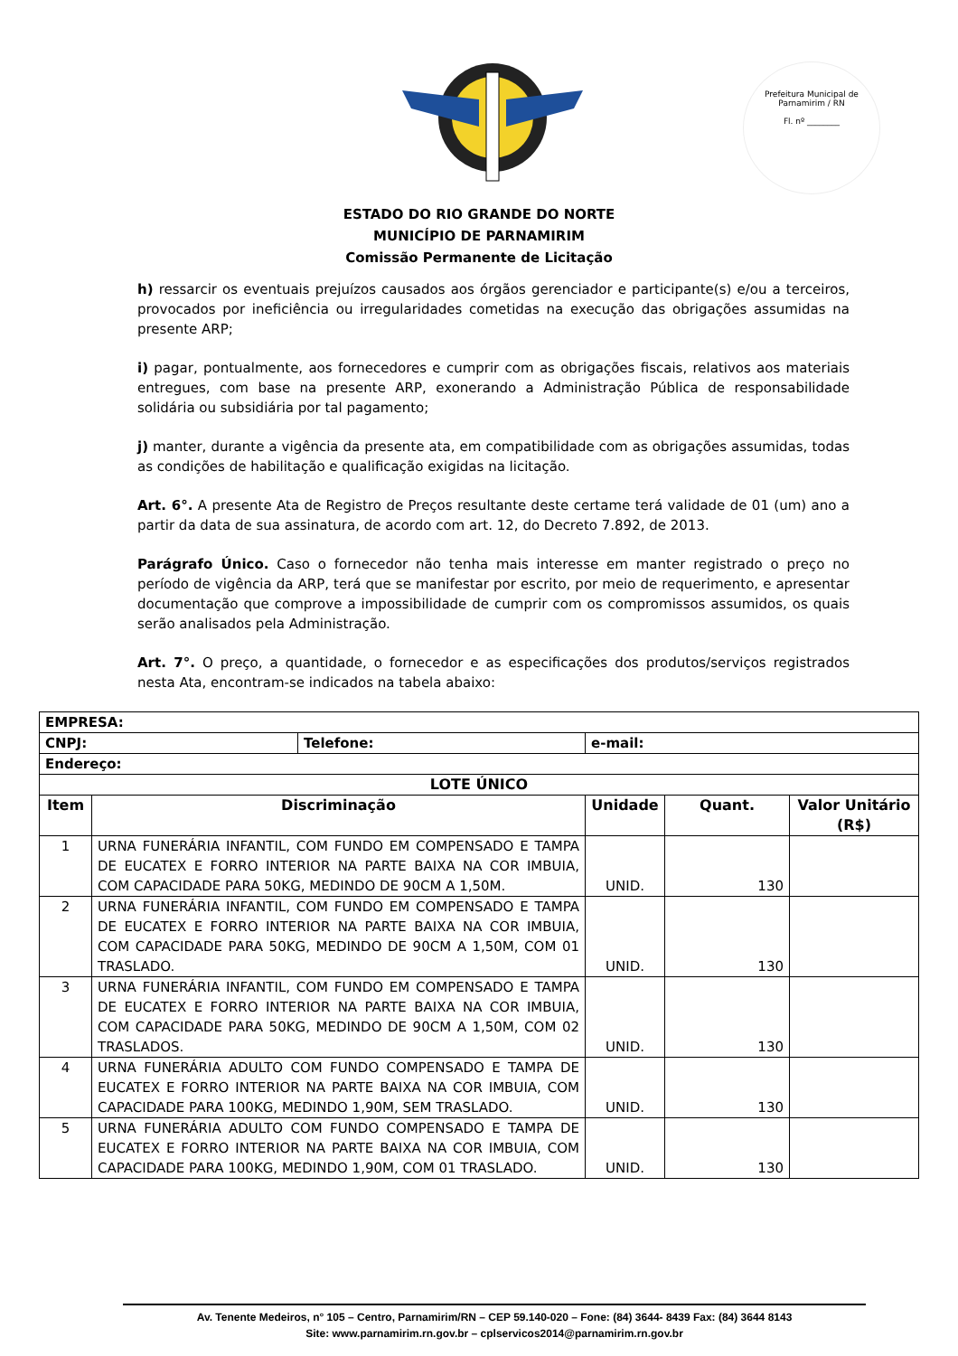Prefeitura Municipal de Parnamirim / RN
Fl. nº ________
ESTADO DO RIO GRANDE DO NORTE
MUNICÍPIO DE PARNAMIRIM
Comissão Permanente de Licitação
h) ressarcir os eventuais prejuízos causados aos órgãos gerenciador e participante(s) e/ou a terceiros, provocados por ineficiência ou irregularidades cometidas na execução das obrigações assumidas na presente ARP;
i) pagar, pontualmente, aos fornecedores e cumprir com as obrigações fiscais, relativos aos materiais entregues, com base na presente ARP, exonerando a Administração Pública de responsabilidade solidária ou subsidiária por tal pagamento;
j) manter, durante a vigência da presente ata, em compatibilidade com as obrigações assumidas, todas as condições de habilitação e qualificação exigidas na licitação.
Art. 6°. A presente Ata de Registro de Preços resultante deste certame terá validade de 01 (um) ano a partir da data de sua assinatura, de acordo com art. 12, do Decreto 7.892, de 2013.
Parágrafo Único. Caso o fornecedor não tenha mais interesse em manter registrado o preço no período de vigência da ARP, terá que se manifestar por escrito, por meio de requerimento, e apresentar documentação que comprove a impossibilidade de cumprir com os compromissos assumidos, os quais serão analisados pela Administração.
Art. 7°. O preço, a quantidade, o fornecedor e as especificações dos produtos/serviços registrados nesta Ata, encontram-se indicados na tabela abaixo:
| EMPRESA: | | | | |
| CNPJ: Telefone: | | e-mail: | | |
| Endereço: | | | | |
| LOTE ÚNICO | | | | |
| Item | Discriminação | Unidade | Quant. | Valor Unitário (R$) |
| 1 | URNA FUNERÁRIA INFANTIL, COM FUNDO EM COMPENSADO E TAMPA DE EUCATEX E FORRO INTERIOR NA PARTE BAIXA NA COR IMBUIA, COM CAPACIDADE PARA 50KG, MEDINDO DE 90CM A 1,50M. | UNID. | 130 | |
| 2 | URNA FUNERÁRIA INFANTIL, COM FUNDO EM COMPENSADO E TAMPA DE EUCATEX E FORRO INTERIOR NA PARTE BAIXA NA COR IMBUIA, COM CAPACIDADE PARA 50KG, MEDINDO DE 90CM A 1,50M, COM 01 TRASLADO. | UNID. | 130 | |
| 3 | URNA FUNERÁRIA INFANTIL, COM FUNDO EM COMPENSADO E TAMPA DE EUCATEX E FORRO INTERIOR NA PARTE BAIXA NA COR IMBUIA, COM CAPACIDADE PARA 50KG, MEDINDO DE 90CM A 1,50M, COM 02 TRASLADOS. | UNID. | 130 | |
| 4 | URNA FUNERÁRIA ADULTO COM FUNDO COMPENSADO E TAMPA DE EUCATEX E FORRO INTERIOR NA PARTE BAIXA NA COR IMBUIA, COM CAPACIDADE PARA 100KG, MEDINDO 1,90M, SEM TRASLADO. | UNID. | 130 | |
| 5 | URNA FUNERÁRIA ADULTO COM FUNDO COMPENSADO E TAMPA DE EUCATEX E FORRO INTERIOR NA PARTE BAIXA NA COR IMBUIA, COM CAPACIDADE PARA 100KG, MEDINDO 1,90M, COM 01 TRASLADO. | UNID. | 130 | |
Av. Tenente Medeiros, n° 105 – Centro, Parnamirim/RN – CEP 59.140-020 – Fone: (84) 3644- 8439 Fax: (84) 3644 8143
Site: www.parnamirim.rn.gov.br – cplservicos2014@parnamirim.rn.gov.br